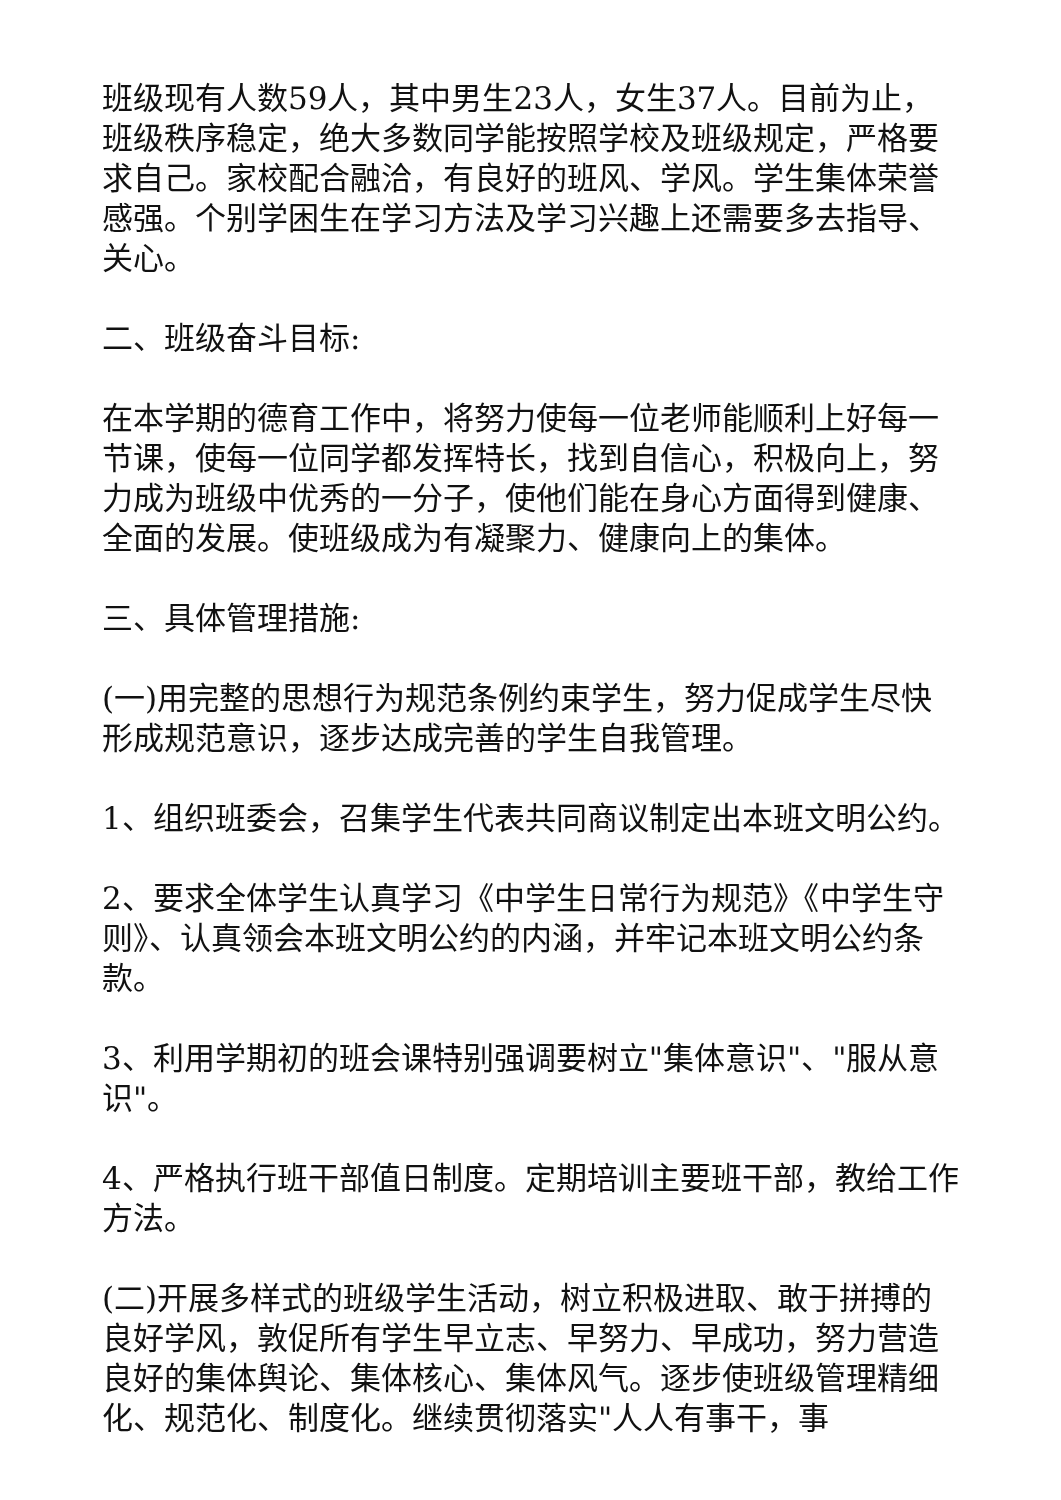班级现有人数59人，其中男生23人，女生37人。目前为止，班级秩序稳定，绝大多数同学能按照学校及班级规定，严格要求自己。家校配合融洽，有良好的班风、学风。学生集体荣誉感强。个别学困生在学习方法及学习兴趣上还需要多去指导、关心。
二、班级奋斗目标:
在本学期的德育工作中，将努力使每一位老师能顺利上好每一节课，使每一位同学都发挥特长，找到自信心，积极向上，努力成为班级中优秀的一分子，使他们能在身心方面得到健康、全面的发展。使班级成为有凝聚力、健康向上的集体。
三、具体管理措施:
(一)用完整的思想行为规范条例约束学生，努力促成学生尽快形成规范意识，逐步达成完善的学生自我管理。
1、组织班委会，召集学生代表共同商议制定出本班文明公约。
2、要求全体学生认真学习《中学生日常行为规范》《中学生守则》、认真领会本班文明公约的内涵，并牢记本班文明公约条款。
3、利用学期初的班会课特别强调要树立"集体意识"、"服从意识"。
4、严格执行班干部值日制度。定期培训主要班干部，教给工作方法。
(二)开展多样式的班级学生活动，树立积极进取、敢于拼搏的良好学风，敦促所有学生早立志、早努力、早成功，努力营造良好的集体舆论、集体核心、集体风气。逐步使班级管理精细化、规范化、制度化。继续贯彻落实"人人有事干，事